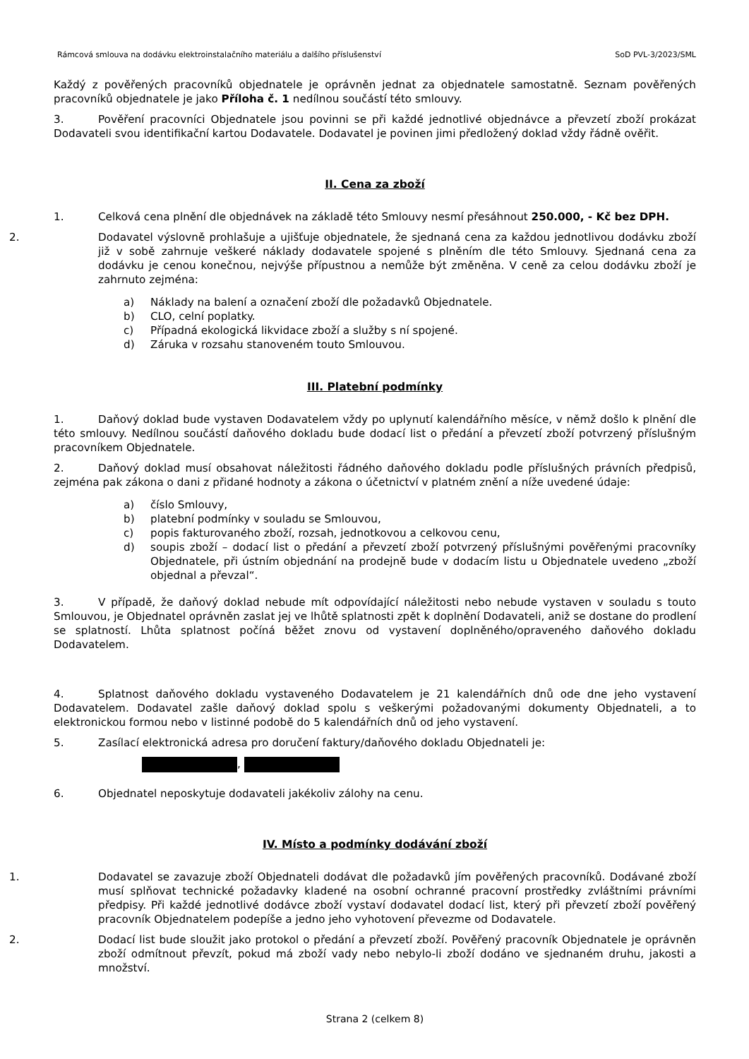Rámcová smlouva na dodávku elektroinstalačního materiálu a dalšího příslušenství SoD PVL-3/2023/SML
Každý z pověřených pracovníků objednatele je oprávněn jednat za objednatele samostatně. Seznam pověřených pracovníků objednatele je jako Příloha č. 1 nedílnou součástí této smlouvy.
3. Pověření pracovníci Objednatele jsou povinni se při každé jednotlivé objednávce a převzetí zboží prokázat Dodavateli svou identifikační kartou Dodavatele. Dodavatel je povinen jimi předložený doklad vždy řádně ověřit.
II. Cena za zboží
1. Celková cena plnění dle objednávek na základě této Smlouvy nesmí přesáhnout 250.000, - Kč bez DPH.
2. Dodavatel výslovně prohlašuje a ujišťuje objednatele, že sjednaná cena za každou jednotlivou dodávku zboží již v sobě zahrnuje veškeré náklady dodavatele spojené s plněním dle této Smlouvy. Sjednaná cena za dodávku je cenou konečnou, nejvýše přípustnou a nemůže být změněna. V ceně za celou dodávku zboží je zahrnuto zejména:
a) Náklady na balení a označení zboží dle požadavků Objednatele.
b) CLO, celní poplatky.
c) Případná ekologická likvidace zboží a služby s ní spojené.
d) Záruka v rozsahu stanoveném touto Smlouvou.
III. Platební podmínky
1. Daňový doklad bude vystaven Dodavatelem vždy po uplynutí kalendářního měsíce, v němž došlo k plnění dle této smlouvy. Nedílnou součástí daňového dokladu bude dodací list o předání a převzetí zboží potvrzený příslušným pracovníkem Objednatele.
2. Daňový doklad musí obsahovat náležitosti řádného daňového dokladu podle příslušných právních předpisů, zejména pak zákona o dani z přidané hodnoty a zákona o účetnictví v platném znění a níže uvedené údaje:
a) číslo Smlouvy,
b) platební podmínky v souladu se Smlouvou,
c) popis fakturovaného zboží, rozsah, jednotkovou a celkovou cenu,
d) soupis zboží – dodací list o předání a převzetí zboží potvrzený příslušnými pověřenými pracovníky Objednatele, při ústním objednání na prodejně bude v dodacím listu u Objednatele uvedeno „zboží objednal a převzal“.
3. V případě, že daňový doklad nebude mít odpovídající náležitosti nebo nebude vystaven v souladu s touto Smlouvou, je Objednatel oprávněn zaslat jej ve lhůtě splatnosti zpět k doplnění Dodavateli, aniž se dostane do prodlení se splatností. Lhůta splatnost počíná běžet znovu od vystavení doplněného/opraveného daňového dokladu Dodavatelem.
4. Splatnost daňového dokladu vystaveného Dodavatelem je 21 kalendářních dnů ode dne jeho vystavení Dodavatelem. Dodavatel zašle daňový doklad spolu s veškerými požadovanými dokumenty Objednateli, a to elektronickou formou nebo v listinné podobě do 5 kalendářních dnů od jeho vystavení.
5. Zasílací elektronická adresa pro doručení faktury/daňového dokladu Objednateli je:
,
6. Objednatel neposkytuje dodavateli jakékoliv zálohy na cenu.
IV. Místo a podmínky dodávání zboží
1. Dodavatel se zavazuje zboží Objednateli dodávat dle požadavků jím pověřených pracovníků. Dodávané zboží musí splňovat technické požadavky kladené na osobní ochranné pracovní prostředky zvláštními právními předpisy. Při každé jednotlivé dodávce zboží vystaví dodavatel dodací list, který při převzetí zboží pověřený pracovník Objednatelem podepíše a jedno jeho vyhotovení převezme od Dodavatele.
2. Dodací list bude sloužit jako protokol o předání a převzetí zboží. Pověřený pracovník Objednatele je oprávněn zboží odmítnout převzít, pokud má zboží vady nebo nebylo-li zboží dodáno ve sjednaném druhu, jakosti a množství.
Strana 2 (celkem 8)